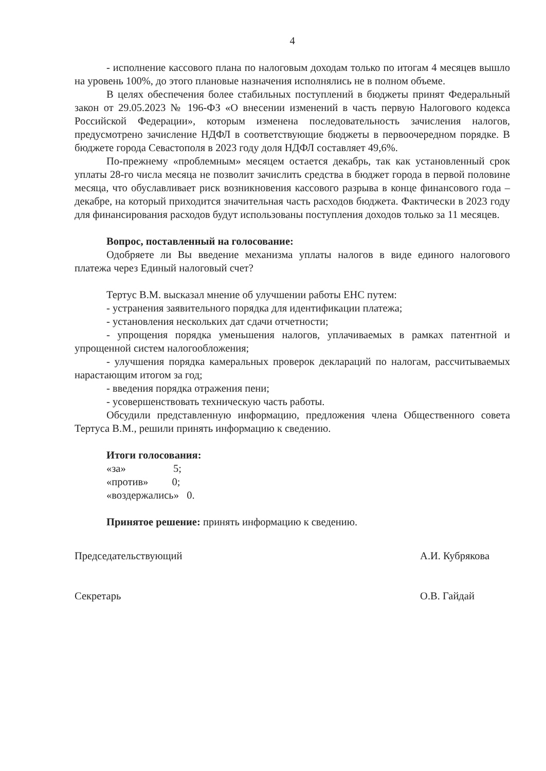4
- исполнение кассового плана по налоговым доходам только по итогам 4 месяцев вышло на уровень 100%, до этого плановые назначения исполнялись не в полном объеме.
В целях обеспечения более стабильных поступлений в бюджеты принят Федеральный закон от 29.05.2023 № 196-ФЗ «О внесении изменений в часть первую Налогового кодекса Российской Федерации», которым изменена последовательность зачисления налогов, предусмотрено зачисление НДФЛ в соответствующие бюджеты в первоочередном порядке. В бюджете города Севастополя в 2023 году доля НДФЛ составляет 49,6%.
По-прежнему «проблемным» месяцем остается декабрь, так как установленный срок уплаты 28-го числа месяца не позволит зачислить средства в бюджет города в первой половине месяца, что обуславливает риск возникновения кассового разрыва в конце финансового года – декабре, на который приходится значительная часть расходов бюджета. Фактически в 2023 году для финансирования расходов будут использованы поступления доходов только за 11 месяцев.
Вопрос, поставленный на голосование:
Одобряете ли Вы введение механизма уплаты налогов в виде единого налогового платежа через Единый налоговый счет?
Тертус В.М. высказал мнение об улучшении работы ЕНС путем:
- устранения заявительного порядка для идентификации платежа;
- установления нескольких дат сдачи отчетности;
- упрощения порядка уменьшения налогов, уплачиваемых в рамках патентной и упрощенной систем налогообложения;
- улучшения порядка камеральных проверок деклараций по налогам, рассчитываемых нарастающим итогом за год;
- введения порядка отражения пени;
- усовершенствовать техническую часть работы.
Обсудили представленную информацию, предложения члена Общественного совета Тертуса В.М., решили принять информацию к сведению.
Итоги голосования:
«за» 5;
«против» 0;
«воздержались» 0.
Принятое решение: принять информацию к сведению.
Председательствующий
Секретарь
А.И. Кубрякова
О.В. Гайдай